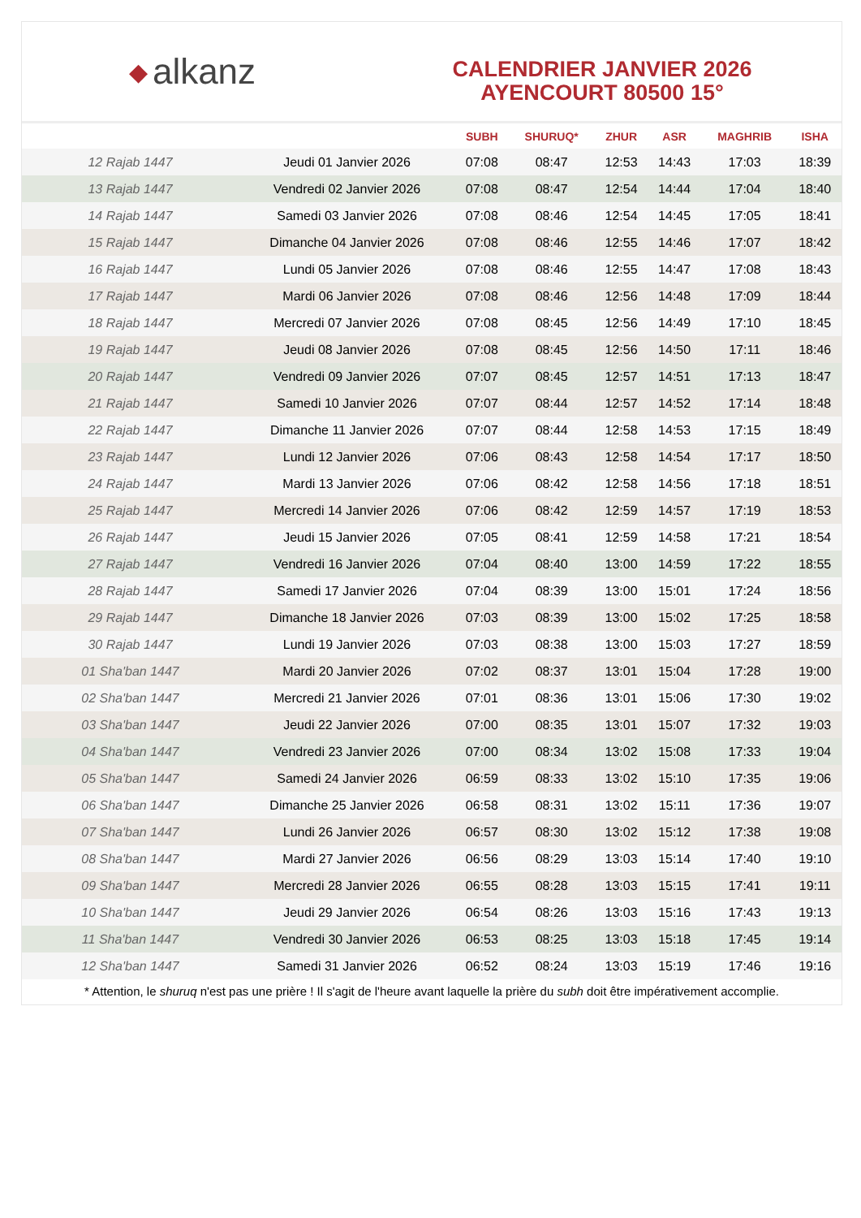◆ alkanz
CALENDRIER JANVIER 2026
AYENCOURT 80500 15°
| | | SUBH | SHURUQ* | ZHUR | ASR | MAGHRIB | ISHA |
| --- | --- | --- | --- | --- | --- | --- | --- |
| 12 Rajab 1447 | Jeudi 01 Janvier 2026 | 07:08 | 08:47 | 12:53 | 14:43 | 17:03 | 18:39 |
| 13 Rajab 1447 | Vendredi 02 Janvier 2026 | 07:08 | 08:47 | 12:54 | 14:44 | 17:04 | 18:40 |
| 14 Rajab 1447 | Samedi 03 Janvier 2026 | 07:08 | 08:46 | 12:54 | 14:45 | 17:05 | 18:41 |
| 15 Rajab 1447 | Dimanche 04 Janvier 2026 | 07:08 | 08:46 | 12:55 | 14:46 | 17:07 | 18:42 |
| 16 Rajab 1447 | Lundi 05 Janvier 2026 | 07:08 | 08:46 | 12:55 | 14:47 | 17:08 | 18:43 |
| 17 Rajab 1447 | Mardi 06 Janvier 2026 | 07:08 | 08:46 | 12:56 | 14:48 | 17:09 | 18:44 |
| 18 Rajab 1447 | Mercredi 07 Janvier 2026 | 07:08 | 08:45 | 12:56 | 14:49 | 17:10 | 18:45 |
| 19 Rajab 1447 | Jeudi 08 Janvier 2026 | 07:08 | 08:45 | 12:56 | 14:50 | 17:11 | 18:46 |
| 20 Rajab 1447 | Vendredi 09 Janvier 2026 | 07:07 | 08:45 | 12:57 | 14:51 | 17:13 | 18:47 |
| 21 Rajab 1447 | Samedi 10 Janvier 2026 | 07:07 | 08:44 | 12:57 | 14:52 | 17:14 | 18:48 |
| 22 Rajab 1447 | Dimanche 11 Janvier 2026 | 07:07 | 08:44 | 12:58 | 14:53 | 17:15 | 18:49 |
| 23 Rajab 1447 | Lundi 12 Janvier 2026 | 07:06 | 08:43 | 12:58 | 14:54 | 17:17 | 18:50 |
| 24 Rajab 1447 | Mardi 13 Janvier 2026 | 07:06 | 08:42 | 12:58 | 14:56 | 17:18 | 18:51 |
| 25 Rajab 1447 | Mercredi 14 Janvier 2026 | 07:06 | 08:42 | 12:59 | 14:57 | 17:19 | 18:53 |
| 26 Rajab 1447 | Jeudi 15 Janvier 2026 | 07:05 | 08:41 | 12:59 | 14:58 | 17:21 | 18:54 |
| 27 Rajab 1447 | Vendredi 16 Janvier 2026 | 07:04 | 08:40 | 13:00 | 14:59 | 17:22 | 18:55 |
| 28 Rajab 1447 | Samedi 17 Janvier 2026 | 07:04 | 08:39 | 13:00 | 15:01 | 17:24 | 18:56 |
| 29 Rajab 1447 | Dimanche 18 Janvier 2026 | 07:03 | 08:39 | 13:00 | 15:02 | 17:25 | 18:58 |
| 30 Rajab 1447 | Lundi 19 Janvier 2026 | 07:03 | 08:38 | 13:00 | 15:03 | 17:27 | 18:59 |
| 01 Sha'ban 1447 | Mardi 20 Janvier 2026 | 07:02 | 08:37 | 13:01 | 15:04 | 17:28 | 19:00 |
| 02 Sha'ban 1447 | Mercredi 21 Janvier 2026 | 07:01 | 08:36 | 13:01 | 15:06 | 17:30 | 19:02 |
| 03 Sha'ban 1447 | Jeudi 22 Janvier 2026 | 07:00 | 08:35 | 13:01 | 15:07 | 17:32 | 19:03 |
| 04 Sha'ban 1447 | Vendredi 23 Janvier 2026 | 07:00 | 08:34 | 13:02 | 15:08 | 17:33 | 19:04 |
| 05 Sha'ban 1447 | Samedi 24 Janvier 2026 | 06:59 | 08:33 | 13:02 | 15:10 | 17:35 | 19:06 |
| 06 Sha'ban 1447 | Dimanche 25 Janvier 2026 | 06:58 | 08:31 | 13:02 | 15:11 | 17:36 | 19:07 |
| 07 Sha'ban 1447 | Lundi 26 Janvier 2026 | 06:57 | 08:30 | 13:02 | 15:12 | 17:38 | 19:08 |
| 08 Sha'ban 1447 | Mardi 27 Janvier 2026 | 06:56 | 08:29 | 13:03 | 15:14 | 17:40 | 19:10 |
| 09 Sha'ban 1447 | Mercredi 28 Janvier 2026 | 06:55 | 08:28 | 13:03 | 15:15 | 17:41 | 19:11 |
| 10 Sha'ban 1447 | Jeudi 29 Janvier 2026 | 06:54 | 08:26 | 13:03 | 15:16 | 17:43 | 19:13 |
| 11 Sha'ban 1447 | Vendredi 30 Janvier 2026 | 06:53 | 08:25 | 13:03 | 15:18 | 17:45 | 19:14 |
| 12 Sha'ban 1447 | Samedi 31 Janvier 2026 | 06:52 | 08:24 | 13:03 | 15:19 | 17:46 | 19:16 |
* Attention, le shuruq n'est pas une prière ! Il s'agit de l'heure avant laquelle la prière du subh doit être impérativement accomplie.